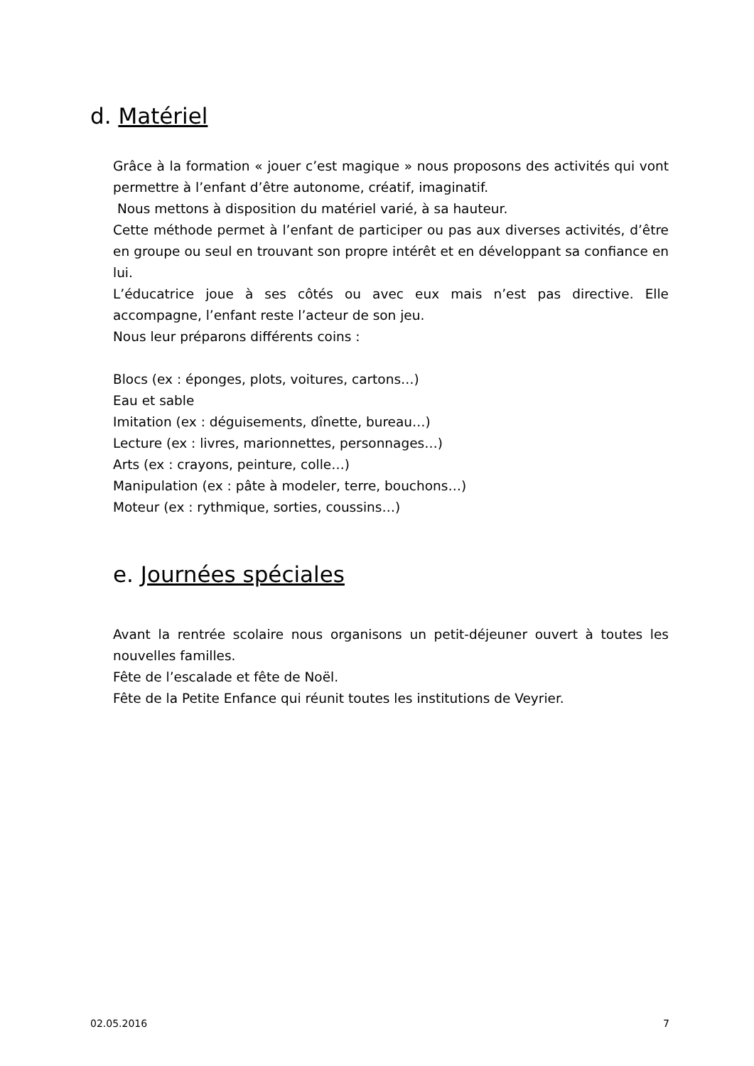d. Matériel
Grâce à la formation « jouer c’est magique » nous proposons des activités qui vont permettre à l’enfant d’être autonome, créatif, imaginatif.
Nous mettons à disposition du matériel varié, à sa hauteur.
Cette méthode permet à l’enfant de participer ou pas aux diverses activités, d’être en groupe ou seul en trouvant son propre intérêt et en développant sa confiance en lui.
L’éducatrice joue à ses côtés ou avec eux mais n’est pas directive. Elle accompagne, l’enfant reste l’acteur de son jeu.
Nous leur préparons différents coins :
Blocs (ex : éponges, plots, voitures, cartons…)
Eau et sable
Imitation (ex : déguisements, dînette, bureau…)
Lecture (ex : livres, marionnettes, personnages…)
Arts (ex : crayons, peinture, colle…)
Manipulation (ex : pâte à modeler, terre, bouchons…)
Moteur (ex : rythmique, sorties, coussins…)
e. Journées spéciales
Avant la rentrée scolaire nous organisons un petit-déjeuner ouvert à toutes les nouvelles familles.
Fête de l’escalade et fête de Noël.
Fête de la Petite Enfance qui réunit toutes les institutions de Veyrier.
02.05.2016 7